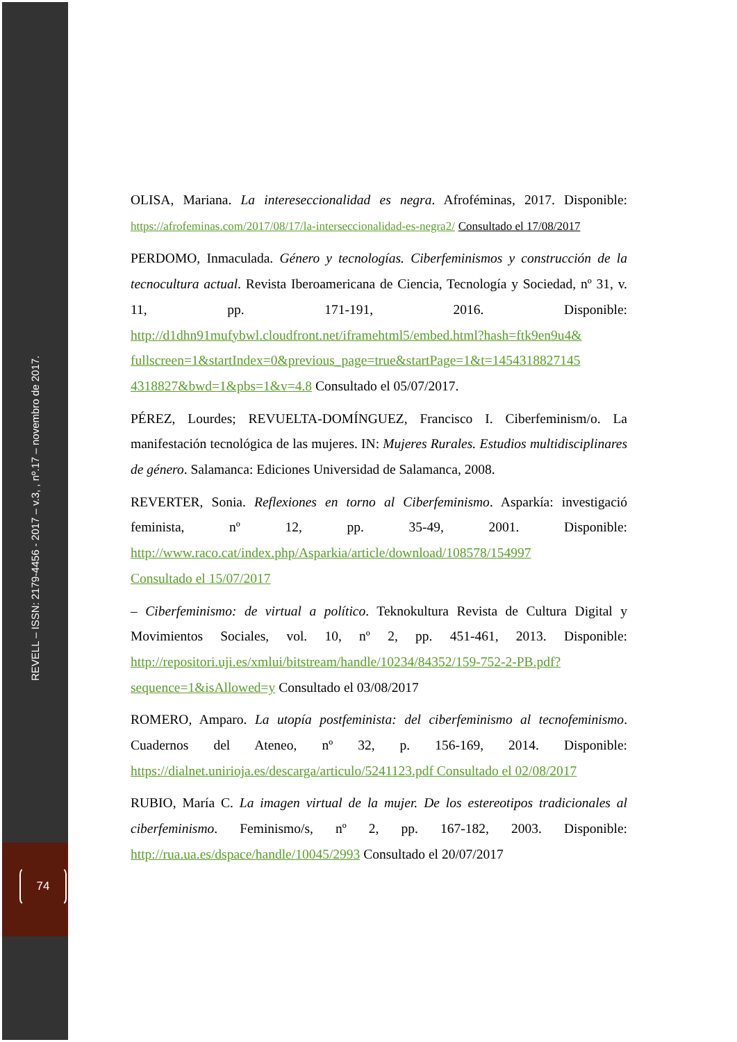REVELL – ISSN: 2179-4456 - 2017 – v.3, , nº.17 – novembro de 2017.
74
OLISA, Mariana. La intereseccionalidad es negra. Afroféminas, 2017. Disponible: https://afrofeminas.com/2017/08/17/la-interseccionalidad-es-negra2/ Consultado el 17/08/2017
PERDOMO, Inmaculada. Género y tecnologías. Ciberfeminismos y construcción de la tecnocultura actual. Revista Iberoamericana de Ciencia, Tecnología y Sociedad, nº 31, v. 11, pp. 171-191, 2016. Disponible: http://d1dhn91mufybwl.cloudfront.net/iframehtml5/embed.html?hash=ftk9en9u4& fullscreen=1&startIndex=0&previous_page=true&startPage=1&t=1454318827145 4318827&bwd=1&pbs=1&v=4.8 Consultado el 05/07/2017.
PÉREZ, Lourdes; REVUELTA-DOMÍNGUEZ, Francisco I. Ciberfeminism/o. La manifestación tecnológica de las mujeres. IN: Mujeres Rurales. Estudios multidisciplinares de género. Salamanca: Ediciones Universidad de Salamanca, 2008.
REVERTER, Sonia. Reflexiones en torno al Ciberfeminismo. Asparkía: investigació feminista, nº 12, pp. 35-49, 2001. Disponible: http://www.raco.cat/index.php/Asparkia/article/download/108578/154997
Consultado el 15/07/2017
– Ciberfeminismo: de virtual a político. Teknokultura Revista de Cultura Digital y Movimientos Sociales, vol. 10, nº 2, pp. 451-461, 2013. Disponible: http://repositori.uji.es/xmlui/bitstream/handle/10234/84352/159-752-2-PB.pdf?sequence=1&isAllowed=y Consultado el 03/08/2017
ROMERO, Amparo. La utopía postfeminista: del ciberfeminismo al tecnofeminismo. Cuadernos del Ateneo, nº 32, p. 156-169, 2014. Disponible: https://dialnet.unirioja.es/descarga/articulo/5241123.pdf Consultado el 02/08/2017
RUBIO, María C. La imagen virtual de la mujer. De los estereotipos tradicionales al ciberfeminismo. Feminismo/s, nº 2, pp. 167-182, 2003. Disponible: http://rua.ua.es/dspace/handle/10045/2993 Consultado el 20/07/2017